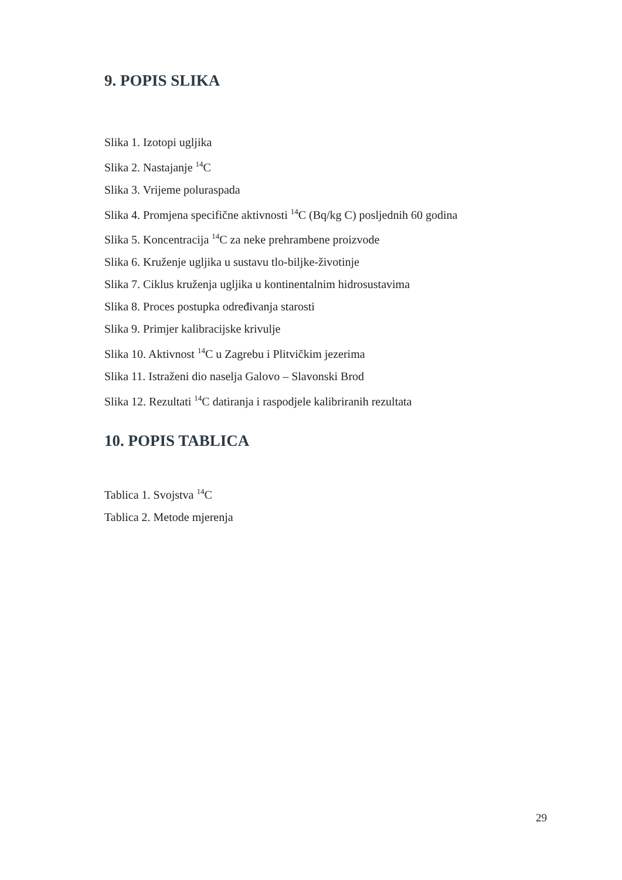9. POPIS SLIKA
Slika 1. Izotopi ugljika
Slika 2. Nastajanje <sup>14</sup>C
Slika 3. Vrijeme poluraspada
Slika 4. Promjena specifične aktivnosti <sup>14</sup>C (Bq/kg C) posljednih 60 godina
Slika 5. Koncentracija <sup>14</sup>C za neke prehrambene proizvode
Slika 6. Kruženje ugljika u sustavu tlo-biljke-životinje
Slika 7. Ciklus kruženja ugljika u kontinentalnim hidrosustavima
Slika 8. Proces postupka određivanja starosti
Slika 9. Primjer kalibracijske krivulje
Slika 10. Aktivnost <sup>14</sup>C u Zagrebu i Plitvičkim jezerima
Slika 11. Istraženi dio naselja Galovo – Slavonski Brod
Slika 12. Rezultati <sup>14</sup>C datiranja i raspodjele kalibriranih rezultata
10. POPIS TABLICA
Tablica 1. Svojstva <sup>14</sup>C
Tablica 2. Metode mjerenja
29